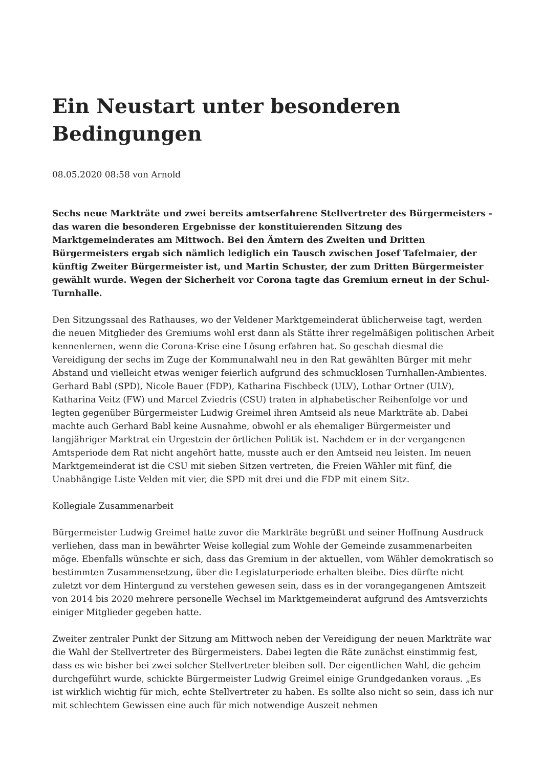Ein Neustart unter besonderen Bedingungen
08.05.2020 08:58 von Arnold
Sechs neue Markträte und zwei bereits amtserfahrene Stellvertreter des Bürgermeisters - das waren die besonderen Ergebnisse der konstituierenden Sitzung des Marktgemeinderates am Mittwoch. Bei den Ämtern des Zweiten und Dritten Bürgermeisters ergab sich nämlich lediglich ein Tausch zwischen Josef Tafelmaier, der künftig Zweiter Bürgermeister ist, und Martin Schuster, der zum Dritten Bürgermeister gewählt wurde. Wegen der Sicherheit vor Corona tagte das Gremium erneut in der Schul-Turnhalle.
Den Sitzungssaal des Rathauses, wo der Veldener Marktgemeinderat üblicherweise tagt, werden die neuen Mitglieder des Gremiums wohl erst dann als Stätte ihrer regelmäßigen politischen Arbeit kennenlernen, wenn die Corona-Krise eine Lösung erfahren hat. So geschah diesmal die Vereidigung der sechs im Zuge der Kommunalwahl neu in den Rat gewählten Bürger mit mehr Abstand und vielleicht etwas weniger feierlich aufgrund des schmucklosen Turnhallen-Ambientes. Gerhard Babl (SPD), Nicole Bauer (FDP), Katharina Fischbeck (ULV), Lothar Ortner (ULV), Katharina Veitz (FW) und Marcel Zviedris (CSU) traten in alphabetischer Reihenfolge vor und legten gegenüber Bürgermeister Ludwig Greimel ihren Amtseid als neue Markträte ab. Dabei machte auch Gerhard Babl keine Ausnahme, obwohl er als ehemaliger Bürgermeister und langjähriger Marktrat ein Urgestein der örtlichen Politik ist. Nachdem er in der vergangenen Amtsperiode dem Rat nicht angehört hatte, musste auch er den Amtseid neu leisten. Im neuen Marktgemeinderat ist die CSU mit sieben Sitzen vertreten, die Freien Wähler mit fünf, die Unabhängige Liste Velden mit vier, die SPD mit drei und die FDP mit einem Sitz.
Kollegiale Zusammenarbeit
Bürgermeister Ludwig Greimel hatte zuvor die Markträte begrüßt und seiner Hoffnung Ausdruck verliehen, dass man in bewährter Weise kollegial zum Wohle der Gemeinde zusammenarbeiten möge. Ebenfalls wünschte er sich, dass das Gremium in der aktuellen, vom Wähler demokratisch so bestimmten Zusammensetzung, über die Legislaturperiode erhalten bleibe. Dies dürfte nicht zuletzt vor dem Hintergund zu verstehen gewesen sein, dass es in der vorangegangenen Amtszeit von 2014 bis 2020 mehrere personelle Wechsel im Marktgemeinderat aufgrund des Amtsverzichts einiger Mitglieder gegeben hatte.
Zweiter zentraler Punkt der Sitzung am Mittwoch neben der Vereidigung der neuen Markträte war die Wahl der Stellvertreter des Bürgermeisters. Dabei legten die Räte zunächst einstimmig fest, dass es wie bisher bei zwei solcher Stellvertreter bleiben soll. Der eigentlichen Wahl, die geheim durchgeführt wurde, schickte Bürgermeister Ludwig Greimel einige Grundgedanken voraus. „Es ist wirklich wichtig für mich, echte Stellvertreter zu haben. Es sollte also nicht so sein, dass ich nur mit schlechtem Gewissen eine auch für mich notwendige Auszeit nehmen